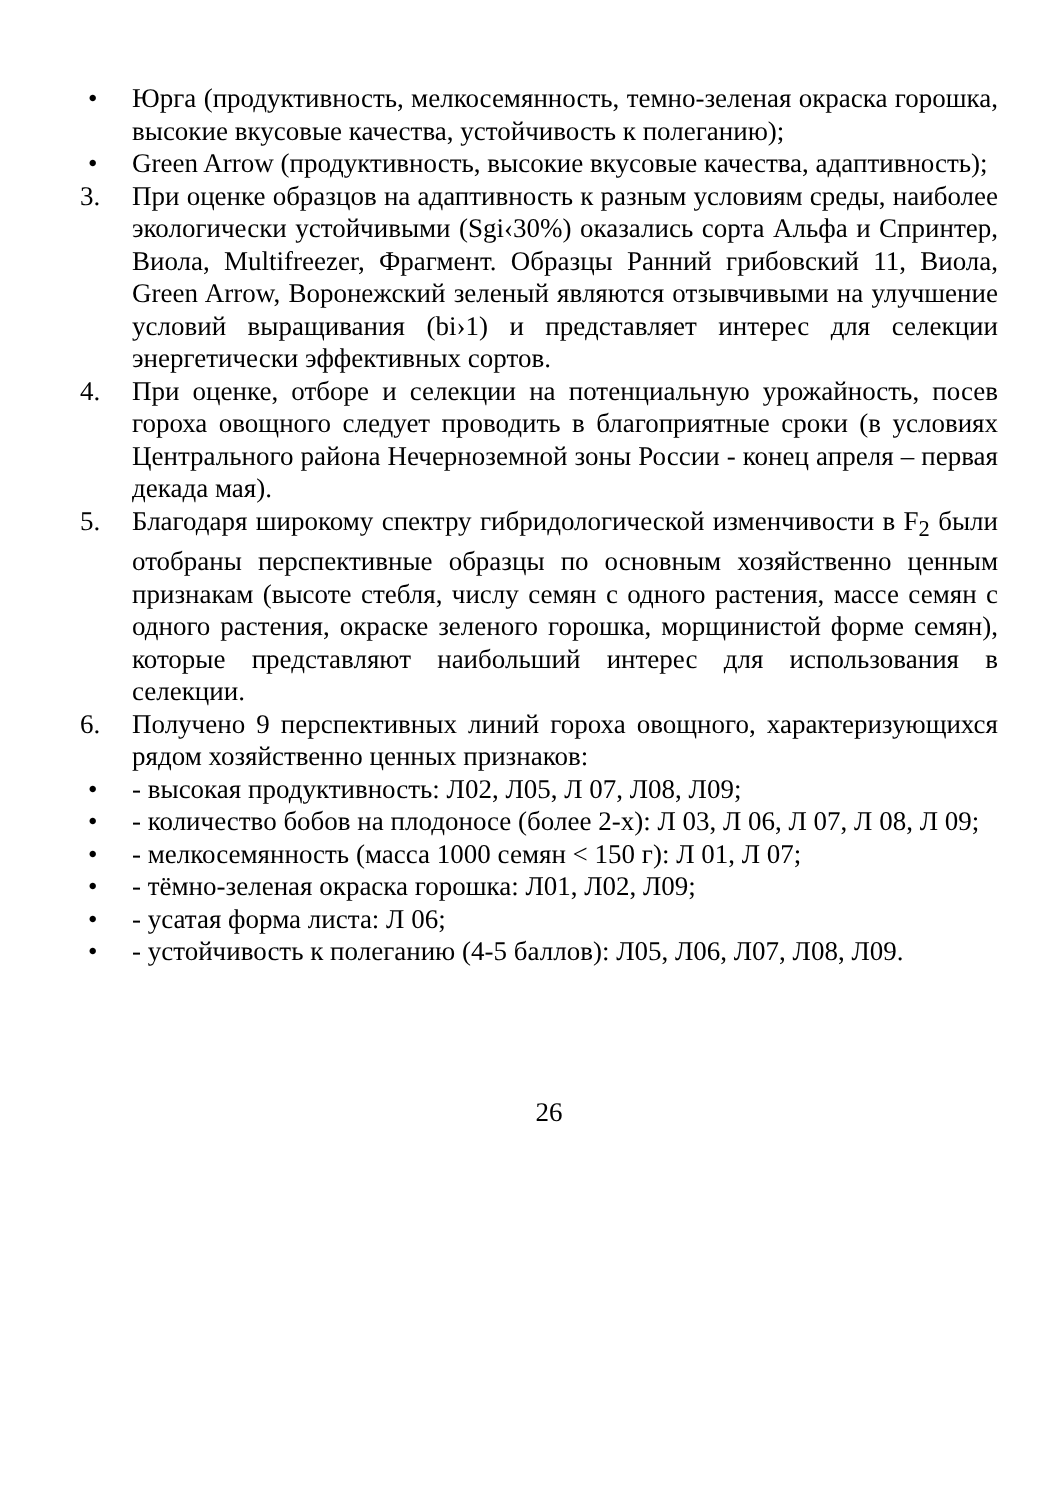• Юрга (продуктивность, мелкосемянность, темно-зеленая окраска горошка, высокие вкусовые качества, устойчивость к полеганию);
• Green Arrow (продуктивность, высокие вкусовые качества, адаптивность);
3. При оценке образцов на адаптивность к разным условиям среды, наиболее экологически устойчивыми (Sgi‹30%) оказались сорта Альфа и Спринтер, Виола, Multifreezer, Фрагмент. Образцы Ранний грибовский 11, Виола, Green Arrow, Воронежский зеленый являются отзывчивыми на улучшение условий выращивания (bi›1) и представляет интерес для селекции энергетически эффективных сортов.
4. При оценке, отборе и селекции на потенциальную урожайность, посев гороха овощного следует проводить в благоприятные сроки (в условиях Центрального района Нечерноземной зоны России - конец апреля – первая декада мая).
5. Благодаря широкому спектру гибридологической изменчивости в F<sub>2</sub> были отобраны перспективные образцы по основным хозяйственно ценным признакам (высоте стебля, числу семян с одного растения, массе семян с одного растения, окраске зеленого горошка, морщинистой форме семян), которые представляют наибольший интерес для использования в селекции.
6. Получено 9 перспективных линий гороха овощного, характеризующихся рядом хозяйственно ценных признаков:
• - высокая продуктивность: Л02, Л05, Л 07, Л08, Л09;
• - количество бобов на плодоносе (более 2-х): Л 03, Л 06, Л 07, Л 08, Л 09;
• - мелкосемянность (масса 1000 семян < 150 г): Л 01, Л 07;
• - тёмно-зеленая окраска горошка: Л01, Л02, Л09;
• - усатая форма листа: Л 06;
• - устойчивость к полеганию (4-5 баллов): Л05, Л06, Л07, Л08, Л09.
26